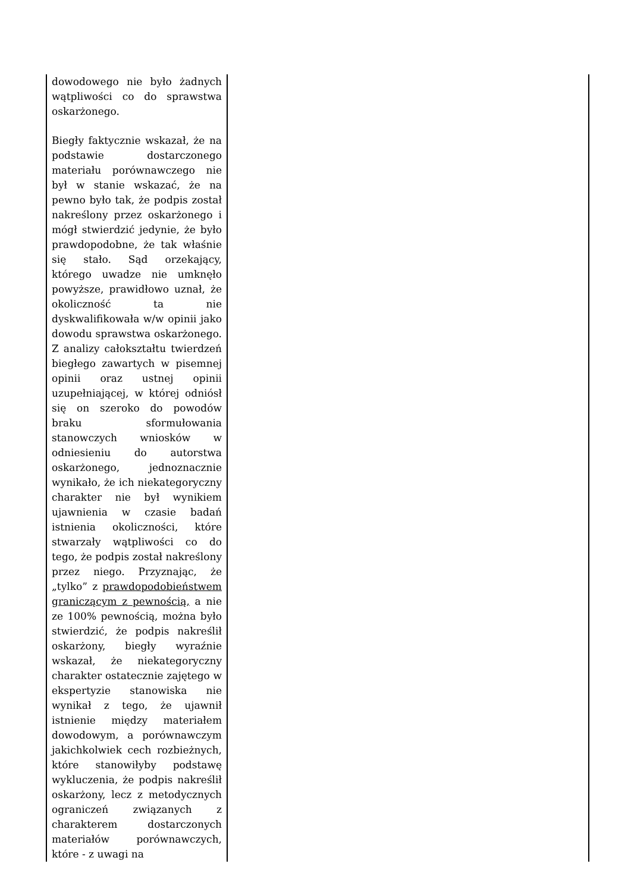| dowodowego nie było żadnych wątpliwości co do sprawstwa oskarżonego. Biegły faktycznie wskazał, że na podstawie dostarczonego materiału porównawczego nie był w stanie wskazać, że na pewno było tak, że podpis został nakreślony przez oskarżonego i mógł stwierdzić jedynie, że było prawdopodobne, że tak właśnie się stało. Sąd orzekający, którego uwadze nie umknęło powyższe, prawidłowo uznał, że okoliczność ta nie dyskwalifikowała w/w opinii jako dowodu sprawstwa oskarżonego. Z analizy całokształtu twierdzeń biegłego zawartych w pisemnej opinii oraz ustnej opinii uzupełniającej, w której odniósł się on szeroko do powodów braku sformułowania stanowczych wniosków w odniesieniu do autorstwa oskarżonego, jednoznacznie wynikało, że ich niekategoryczny charakter nie był wynikiem ujawnienia w czasie badań istnienia okoliczności, które stwarzały wątpliwości co do tego, że podpis został nakreślony przez niego. Przyznając, że „tylko” z prawdopodobieństwem graniczącym z pewnością, a nie ze 100% pewnością, można było stwierdzić, że podpis nakreślił oskarżony, biegły wyraźnie wskazał, że niekategoryczny charakter ostatecznie zajętego w ekspertyzie stanowiska nie wynikał z tego, że ujawnił istnienie między materiałem dowodowym, a porównawczym jakichkolwiek cech rozbieżnych, które stanowiłyby podstawę wykluczenia, że podpis nakreślił oskarżony, lecz z metodycznych ograniczeń związanych z charakterem dostarczonych materiałów porównawczych, które - z uwagi na | |